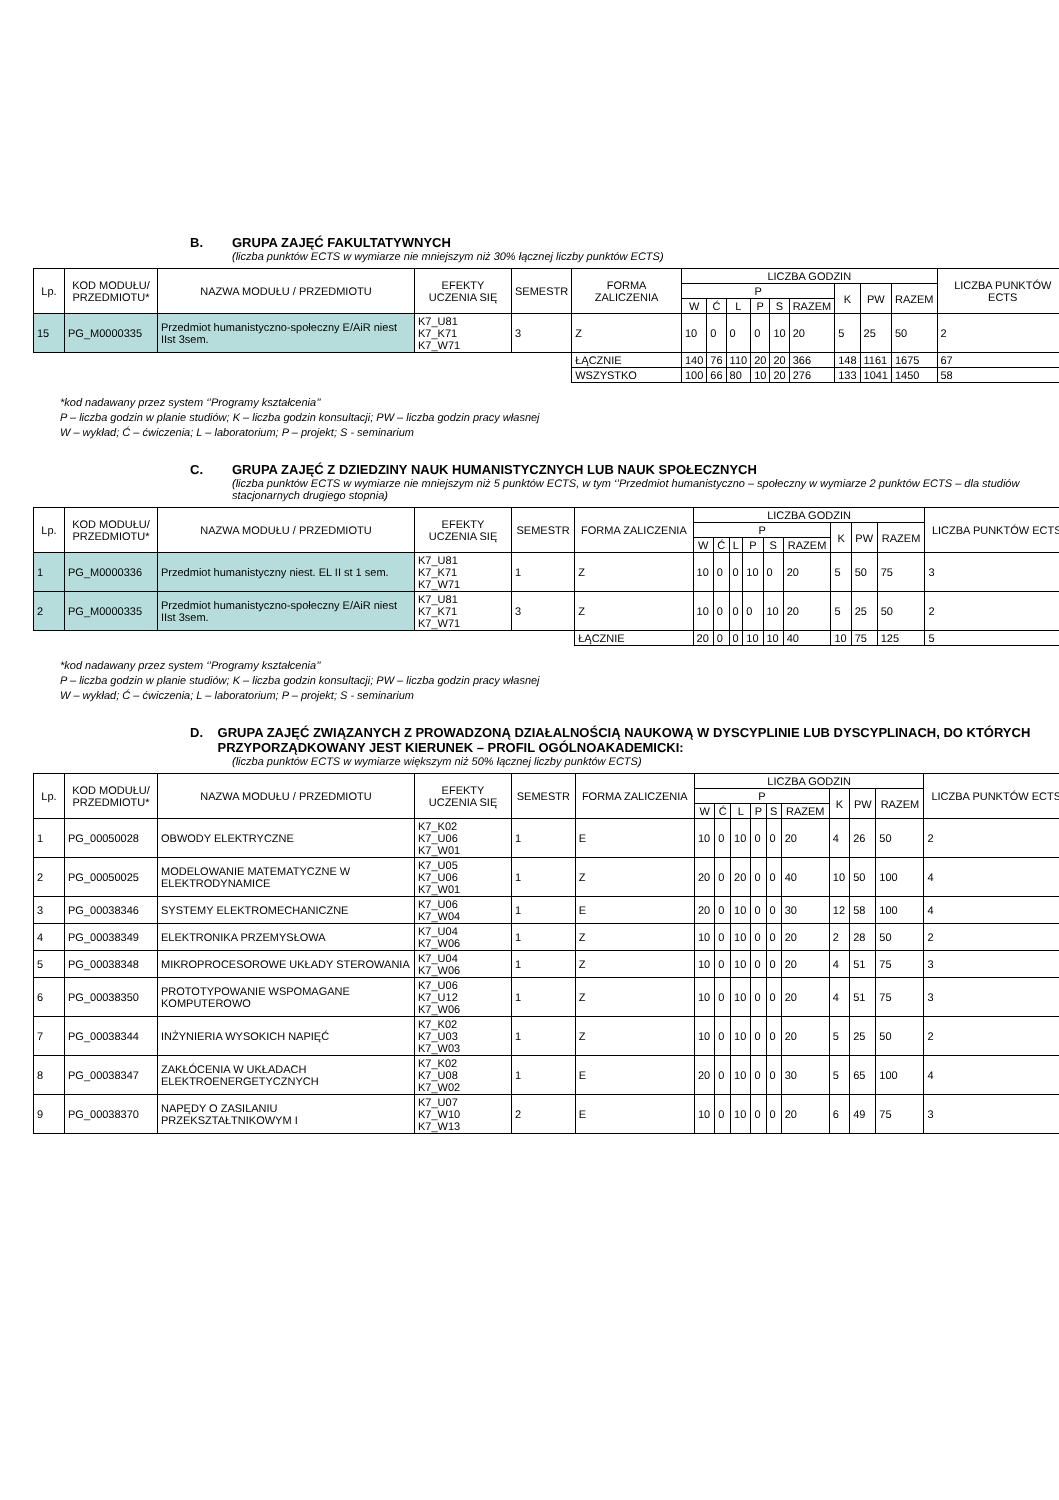B. GRUPA ZAJĘĆ FAKULTATYWNYCH
(liczba punktów ECTS w wymiarze nie mniejszym niż 30% łącznej liczby punktów ECTS)
| Lp. | KOD MODUŁU/ PRZEDMIOTU* | NAZWA MODUŁU / PRZEDMIOTU | EFEKTY UCZENIA SIĘ | SEMESTR | FORMA ZALICZENIA | LICZBA GODZIN | | | | | | | | | LICZBA PUNKTÓW ECTS |
| --- | --- | --- | --- | --- | --- | --- | --- | --- | --- | --- | --- | --- | --- | --- | --- |
| | | | | | | P | | | | | | K | PW | RAZEM | |
| | | | | | | W | Ć | L | P | S | RAZEM | | | | |
| 15 | PG_M0000335 | Przedmiot humanistyczno-społeczny E/AiR niest IIst 3sem. | K7_U81 K7_K71 K7_W71 | 3 | Z | 10 | 0 | 0 | 0 | 10 | 20 | 5 | 25 | 50 | 2 |
| | | | | | ŁĄCZNIE | 140 | 76 | 110 | 20 | 20 | 366 | 148 | 1161 | 1675 | 67 |
| | | | | | WSZYSTKO | 100 | 66 | 80 | 10 | 20 | 276 | 133 | 1041 | 1450 | 58 |
*kod nadawany przez system ‘’Programy kształcenia’’
P – liczba godzin w planie studiów; K – liczba godzin konsultacji; PW – liczba godzin pracy własnej
W – wykład; Ć – ćwiczenia; L – laboratorium; P – projekt; S - seminarium
C. GRUPA ZAJĘĆ Z DZIEDZINY NAUK HUMANISTYCZNYCH LUB NAUK SPOŁECZNYCH
(liczba punktów ECTS w wymiarze nie mniejszym niż 5 punktów ECTS, w tym ‘’Przedmiot humanistyczno – społeczny w wymiarze 2 punktów ECTS – dla studiów stacjonarnych drugiego stopnia)
| Lp. | KOD MODUŁU/ PRZEDMIOTU* | NAZWA MODUŁU / PRZEDMIOTU | EFEKTY UCZENIA SIĘ | SEMESTR | FORMA ZALICZENIA | LICZBA GODZIN | | | | | | | | | LICZBA PUNKTÓW ECTS |
| --- | --- | --- | --- | --- | --- | --- | --- | --- | --- | --- | --- | --- | --- | --- | --- |
| | | | | | | P | | | | | | K | PW | RAZEM | |
| | | | | | | W | Ć | L | P | S | RAZEM | | | | |
| 1 | PG_M0000336 | Przedmiot humanistyczny niest. EL II st 1 sem. | K7_U81 K7_K71 K7_W71 | 1 | Z | 10 | 0 | 0 | 10 | 0 | 20 | 5 | 50 | 75 | 3 |
| 2 | PG_M0000335 | Przedmiot humanistyczno-społeczny E/AiR niest IIst 3sem. | K7_U81 K7_K71 K7_W71 | 3 | Z | 10 | 0 | 0 | 0 | 10 | 20 | 5 | 25 | 50 | 2 |
| | | | | | ŁĄCZNIE | 20 | 0 | 0 | 10 | 10 | 40 | 10 | 75 | 125 | 5 |
*kod nadawany przez system ‘’Programy kształcenia’’
P – liczba godzin w planie studiów; K – liczba godzin konsultacji; PW – liczba godzin pracy własnej
W – wykład; Ć – ćwiczenia; L – laboratorium; P – projekt; S - seminarium
D. GRUPA ZAJĘĆ ZWIĄZANYCH Z PROWADZONĄ DZIAŁALNOŚCIĄ NAUKOWĄ W DYSCYPLINIE LUB DYSCYPLINACH, DO KTÓRYCH PRZYPORZĄDKOWANY JEST KIERUNEK – PROFIL OGÓLNOAKADEMICKI:
(liczba punktów ECTS w wymiarze większym niż 50% łącznej liczby punktów ECTS)
| Lp. | KOD MODUŁU/ PRZEDMIOTU* | NAZWA MODUŁU / PRZEDMIOTU | EFEKTY UCZENIA SIĘ | SEMESTR | FORMA ZALICZENIA | LICZBA GODZIN | | | | | | | | | LICZBA PUNKTÓW ECTS |
| --- | --- | --- | --- | --- | --- | --- | --- | --- | --- | --- | --- | --- | --- | --- | --- |
| | | | | | | P | | | | | | K | PW | RAZEM | |
| | | | | | | W | Ć | L | P | S | RAZEM | | | | |
| 1 | PG_00050028 | OBWODY ELEKTRYCZNE | K7_K02 K7_U06 K7_W01 | 1 | E | 10 | 0 | 10 | 0 | 0 | 20 | 4 | 26 | 50 | 2 |
| 2 | PG_00050025 | MODELOWANIE MATEMATYCZNE W ELEKTRODYNAMICE | K7_U05 K7_U06 K7_W01 | 1 | Z | 20 | 0 | 20 | 0 | 0 | 40 | 10 | 50 | 100 | 4 |
| 3 | PG_00038346 | SYSTEMY ELEKTROMECHANICZNE | K7_U06 K7_W04 | 1 | E | 20 | 0 | 10 | 0 | 0 | 30 | 12 | 58 | 100 | 4 |
| 4 | PG_00038349 | ELEKTRONIKA PRZEMYSŁOWA | K7_U04 K7_W06 | 1 | Z | 10 | 0 | 10 | 0 | 0 | 20 | 2 | 28 | 50 | 2 |
| 5 | PG_00038348 | MIKROPROCESOROWE UKŁADY STEROWANIA | K7_U04 K7_W06 | 1 | Z | 10 | 0 | 10 | 0 | 0 | 20 | 4 | 51 | 75 | 3 |
| 6 | PG_00038350 | PROTOTYPOWANIE WSPOMAGANE KOMPUTEROWO | K7_U06 K7_U12 K7_W06 | 1 | Z | 10 | 0 | 10 | 0 | 0 | 20 | 4 | 51 | 75 | 3 |
| 7 | PG_00038344 | INŻYNIERIA WYSOKICH NAPIĘĆ | K7_K02 K7_U03 K7_W03 | 1 | Z | 10 | 0 | 10 | 0 | 0 | 20 | 5 | 25 | 50 | 2 |
| 8 | PG_00038347 | ZAKŁÓCENIA W UKŁADACH ELEKTROENERGETYCZNYCH | K7_K02 K7_U08 K7_W02 | 1 | E | 20 | 0 | 10 | 0 | 0 | 30 | 5 | 65 | 100 | 4 |
| 9 | PG_00038370 | NAPĘDY O ZASILANIU PRZEKSZTAŁTNIKOWYM I | K7_U07 K7_W10 K7_W13 | 2 | E | 10 | 0 | 10 | 0 | 0 | 20 | 6 | 49 | 75 | 3 |